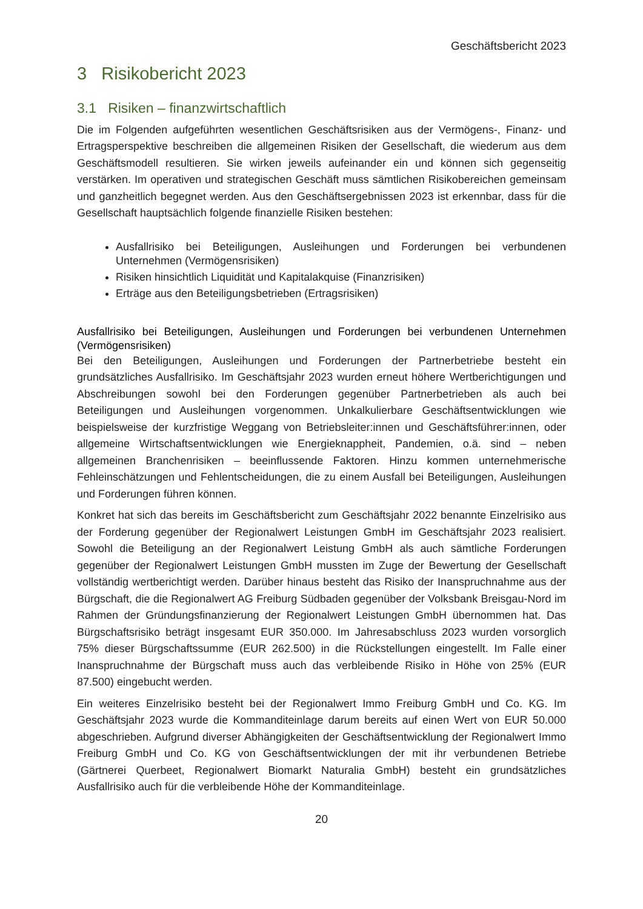Geschäftsbericht 2023
3 Risikobericht 2023
3.1 Risiken – finanzwirtschaftlich
Die im Folgenden aufgeführten wesentlichen Geschäftsrisiken aus der Vermögens-, Finanz- und Ertragsperspektive beschreiben die allgemeinen Risiken der Gesellschaft, die wiederum aus dem Geschäftsmodell resultieren. Sie wirken jeweils aufeinander ein und können sich gegenseitig verstärken. Im operativen und strategischen Geschäft muss sämtlichen Risikobereichen gemeinsam und ganzheitlich begegnet werden. Aus den Geschäftsergebnissen 2023 ist erkennbar, dass für die Gesellschaft hauptsächlich folgende finanzielle Risiken bestehen:
Ausfallrisiko bei Beteiligungen, Ausleihungen und Forderungen bei verbundenen Unternehmen (Vermögensrisiken)
Risiken hinsichtlich Liquidität und Kapitalakquise (Finanzrisiken)
Erträge aus den Beteiligungsbetrieben (Ertragsrisiken)
Ausfallrisiko bei Beteiligungen, Ausleihungen und Forderungen bei verbundenen Unternehmen (Vermögensrisiken)
Bei den Beteiligungen, Ausleihungen und Forderungen der Partnerbetriebe besteht ein grundsätzliches Ausfallrisiko. Im Geschäftsjahr 2023 wurden erneut höhere Wertberichtigungen und Abschreibungen sowohl bei den Forderungen gegenüber Partnerbetrieben als auch bei Beteiligungen und Ausleihungen vorgenommen. Unkalkulierbare Geschäftsentwicklungen wie beispielsweise der kurzfristige Weggang von Betriebsleiter:innen und Geschäftsführer:innen, oder allgemeine Wirtschaftsentwicklungen wie Energieknappheit, Pandemien, o.ä. sind – neben allgemeinen Branchenrisiken – beeinflussende Faktoren. Hinzu kommen unternehmerische Fehleinschätzungen und Fehlentscheidungen, die zu einem Ausfall bei Beteiligungen, Ausleihungen und Forderungen führen können.
Konkret hat sich das bereits im Geschäftsbericht zum Geschäftsjahr 2022 benannte Einzelrisiko aus der Forderung gegenüber der Regionalwert Leistungen GmbH im Geschäftsjahr 2023 realisiert. Sowohl die Beteiligung an der Regionalwert Leistung GmbH als auch sämtliche Forderungen gegenüber der Regionalwert Leistungen GmbH mussten im Zuge der Bewertung der Gesellschaft vollständig wertberichtigt werden. Darüber hinaus besteht das Risiko der Inanspruchnahme aus der Bürgschaft, die die Regionalwert AG Freiburg Südbaden gegenüber der Volksbank Breisgau-Nord im Rahmen der Gründungsfinanzierung der Regionalwert Leistungen GmbH übernommen hat. Das Bürgschaftsrisiko beträgt insgesamt EUR 350.000. Im Jahresabschluss 2023 wurden vorsorglich 75% dieser Bürgschaftssumme (EUR 262.500) in die Rückstellungen eingestellt. Im Falle einer Inanspruchnahme der Bürgschaft muss auch das verbleibende Risiko in Höhe von 25% (EUR 87.500) eingebucht werden.
Ein weiteres Einzelrisiko besteht bei der Regionalwert Immo Freiburg GmbH und Co. KG. Im Geschäftsjahr 2023 wurde die Kommanditeinlage darum bereits auf einen Wert von EUR 50.000 abgeschrieben. Aufgrund diverser Abhängigkeiten der Geschäftsentwicklung der Regionalwert Immo Freiburg GmbH und Co. KG von Geschäftsentwicklungen der mit ihr verbundenen Betriebe (Gärtnerei Querbeet, Regionalwert Biomarkt Naturalia GmbH) besteht ein grundsätzliches Ausfallrisiko auch für die verbleibende Höhe der Kommanditeinlage.
20